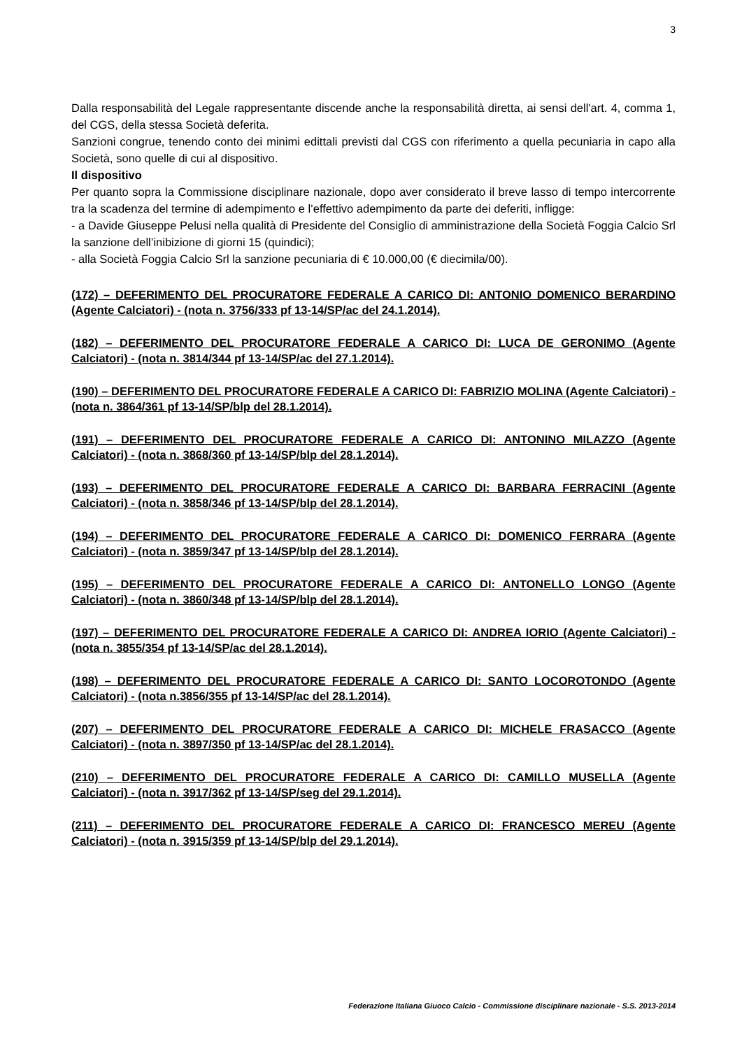3
Dalla responsabilità del Legale rappresentante discende anche la responsabilità diretta, ai sensi dell'art. 4, comma 1, del CGS, della stessa Società deferita.
Sanzioni congrue, tenendo conto dei minimi edittali previsti dal CGS con riferimento a quella pecuniaria in capo alla Società, sono quelle di cui al dispositivo.
Il dispositivo
Per quanto sopra la Commissione disciplinare nazionale, dopo aver considerato il breve lasso di tempo intercorrente tra la scadenza del termine di adempimento e l’effettivo adempimento da parte dei deferiti, infligge:
- a Davide Giuseppe Pelusi nella qualità di Presidente del Consiglio di amministrazione della Società Foggia Calcio Srl la sanzione dell’inibizione di giorni 15 (quindici);
- alla Società Foggia Calcio Srl la sanzione pecuniaria di € 10.000,00 (€ diecimila/00).
(172) – DEFERIMENTO DEL PROCURATORE FEDERALE A CARICO DI: ANTONIO DOMENICO BERARDINO (Agente Calciatori) - (nota n. 3756/333 pf 13-14/SP/ac del 24.1.2014).
(182) – DEFERIMENTO DEL PROCURATORE FEDERALE A CARICO DI: LUCA DE GERONIMO (Agente Calciatori) - (nota n. 3814/344 pf 13-14/SP/ac del 27.1.2014).
(190) – DEFERIMENTO DEL PROCURATORE FEDERALE A CARICO DI: FABRIZIO MOLINA (Agente Calciatori) - (nota n. 3864/361 pf 13-14/SP/blp del 28.1.2014).
(191) – DEFERIMENTO DEL PROCURATORE FEDERALE A CARICO DI: ANTONINO MILAZZO (Agente Calciatori) - (nota n. 3868/360 pf 13-14/SP/blp del 28.1.2014).
(193) – DEFERIMENTO DEL PROCURATORE FEDERALE A CARICO DI: BARBARA FERRACINI (Agente Calciatori) - (nota n. 3858/346 pf 13-14/SP/blp del 28.1.2014).
(194) – DEFERIMENTO DEL PROCURATORE FEDERALE A CARICO DI: DOMENICO FERRARA (Agente Calciatori) - (nota n. 3859/347 pf 13-14/SP/blp del 28.1.2014).
(195) – DEFERIMENTO DEL PROCURATORE FEDERALE A CARICO DI: ANTONELLO LONGO (Agente Calciatori) - (nota n. 3860/348 pf 13-14/SP/blp del 28.1.2014).
(197) – DEFERIMENTO DEL PROCURATORE FEDERALE A CARICO DI: ANDREA IORIO (Agente Calciatori) - (nota n. 3855/354 pf 13-14/SP/ac del 28.1.2014).
(198) – DEFERIMENTO DEL PROCURATORE FEDERALE A CARICO DI: SANTO LOCOROTONDO (Agente Calciatori) - (nota n.3856/355 pf 13-14/SP/ac del 28.1.2014).
(207) – DEFERIMENTO DEL PROCURATORE FEDERALE A CARICO DI: MICHELE FRASACCO (Agente Calciatori) - (nota n. 3897/350 pf 13-14/SP/ac del 28.1.2014).
(210) – DEFERIMENTO DEL PROCURATORE FEDERALE A CARICO DI: CAMILLO MUSELLA (Agente Calciatori) - (nota n. 3917/362 pf 13-14/SP/seg del 29.1.2014).
(211) – DEFERIMENTO DEL PROCURATORE FEDERALE A CARICO DI: FRANCESCO MEREU (Agente Calciatori) - (nota n. 3915/359 pf 13-14/SP/blp del 29.1.2014).
Federazione Italiana Giuoco Calcio - Commissione disciplinare nazionale - S.S. 2013-2014